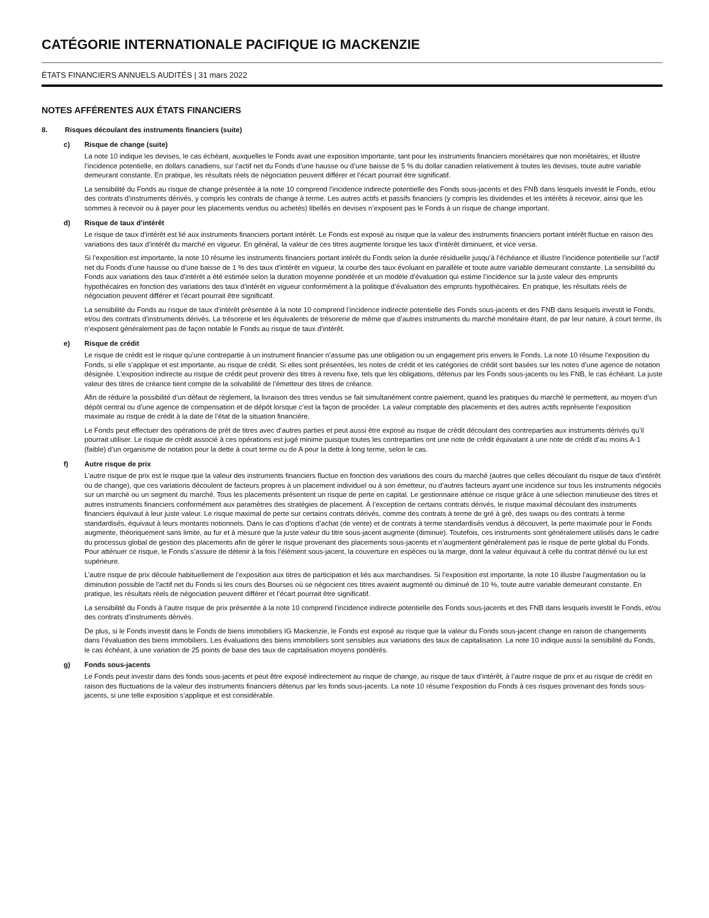CATÉGORIE INTERNATIONALE PACIFIQUE IG MACKENZIE
ÉTATS FINANCIERS ANNUELS AUDITÉS | 31 mars 2022
NOTES AFFÉRENTES AUX ÉTATS FINANCIERS
8. Risques découlant des instruments financiers (suite)
c) Risque de change (suite)
La note 10 indique les devises, le cas échéant, auxquelles le Fonds avait une exposition importante, tant pour les instruments financiers monétaires que non monétaires, et illustre l’incidence potentielle, en dollars canadiens, sur l’actif net du Fonds d’une hausse ou d’une baisse de 5 % du dollar canadien relativement à toutes les devises, toute autre variable demeurant constante. En pratique, les résultats réels de négociation peuvent différer et l’écart pourrait être significatif.
La sensibilité du Fonds au risque de change présentée à la note 10 comprend l’incidence indirecte potentielle des Fonds sous-jacents et des FNB dans lesquels investit le Fonds, et/ou des contrats d’instruments dérivés, y compris les contrats de change à terme. Les autres actifs et passifs financiers (y compris les dividendes et les intérêts à recevoir, ainsi que les sommes à recevoir ou à payer pour les placements vendus ou achetés) libellés en devises n’exposent pas le Fonds à un risque de change important.
d) Risque de taux d’intérêt
Le risque de taux d’intérêt est lié aux instruments financiers portant intérêt. Le Fonds est exposé au risque que la valeur des instruments financiers portant intérêt fluctue en raison des variations des taux d’intérêt du marché en vigueur. En général, la valeur de ces titres augmente lorsque les taux d’intérêt diminuent, et vice versa.
Si l’exposition est importante, la note 10 résume les instruments financiers portant intérêt du Fonds selon la durée résiduelle jusqu’à l’échéance et illustre l’incidence potentielle sur l’actif net du Fonds d’une hausse ou d’une baisse de 1 % des taux d’intérêt en vigueur, la courbe des taux évoluant en parallèle et toute autre variable demeurant constante. La sensibilité du Fonds aux variations des taux d’intérêt a été estimée selon la duration moyenne pondérée et un modèle d’évaluation qui estime l’incidence sur la juste valeur des emprunts hypothécaires en fonction des variations des taux d’intérêt en vigueur conformément à la politique d’évaluation des emprunts hypothécaires. En pratique, les résultats réels de négociation peuvent différer et l’écart pourrait être significatif.
La sensibilité du Fonds au risque de taux d’intérêt présentée à la note 10 comprend l’incidence indirecte potentielle des Fonds sous-jacents et des FNB dans lesquels investit le Fonds, et/ou des contrats d’instruments dérivés. La trésorerie et les équivalents de trésorerie de même que d’autres instruments du marché monétaire étant, de par leur nature, à court terme, ils n’exposent généralement pas de façon notable le Fonds au risque de taux d’intérêt.
e) Risque de crédit
Le risque de crédit est le risque qu’une contrepartie à un instrument financier n’assume pas une obligation ou un engagement pris envers le Fonds. La note 10 résume l’exposition du Fonds, si elle s’applique et est importante, au risque de crédit. Si elles sont présentées, les notes de crédit et les catégories de crédit sont basées sur les notes d’une agence de notation désignée. L’exposition indirecte au risque de crédit peut provenir des titres à revenu fixe, tels que les obligations, détenus par les Fonds sous-jacents ou les FNB, le cas échéant. La juste valeur des titres de créance tient compte de la solvabilité de l’émetteur des titres de créance.
Afin de réduire la possibilité d’un défaut de règlement, la livraison des titres vendus se fait simultanément contre paiement, quand les pratiques du marché le permettent, au moyen d’un dépôt central ou d’une agence de compensation et de dépôt lorsque c’est la façon de procéder. La valeur comptable des placements et des autres actifs représente l’exposition maximale au risque de crédit à la date de l’état de la situation financière.
Le Fonds peut effectuer des opérations de prêt de titres avec d’autres parties et peut aussi être exposé au risque de crédit découlant des contreparties aux instruments dérivés qu’il pourrait utiliser. Le risque de crédit associé à ces opérations est jugé minime puisque toutes les contreparties ont une note de crédit équivalant à une note de crédit d’au moins A-1 (faible) d’un organisme de notation pour la dette à court terme ou de A pour la dette à long terme, selon le cas.
f) Autre risque de prix
L’autre risque de prix est le risque que la valeur des instruments financiers fluctue en fonction des variations des cours du marché (autres que celles découlant du risque de taux d’intérêt ou de change), que ces variations découlent de facteurs propres à un placement individuel ou à son émetteur, ou d’autres facteurs ayant une incidence sur tous les instruments négociés sur un marché ou un segment du marché. Tous les placements présentent un risque de perte en capital. Le gestionnaire atténue ce risque grâce à une sélection minutieuse des titres et autres instruments financiers conformément aux paramètres des stratégies de placement. À l’exception de certains contrats dérivés, le risque maximal découlant des instruments financiers équivaut à leur juste valeur. Le risque maximal de perte sur certains contrats dérivés, comme des contrats à terme de gré à gré, des swaps ou des contrats à terme standardisés, équivaut à leurs montants notionnels. Dans le cas d’options d’achat (de vente) et de contrats à terme standardisés vendus à découvert, la perte maximale pour le Fonds augmente, théoriquement sans limite, au fur et à mesure que la juste valeur du titre sous-jacent augmente (diminue). Toutefois, ces instruments sont généralement utilisés dans le cadre du processus global de gestion des placements afin de gérer le risque provenant des placements sous-jacents et n’augmentent généralement pas le risque de perte global du Fonds. Pour atténuer ce risque, le Fonds s’assure de détenir à la fois l’élément sous-jacent, la couverture en espèces ou la marge, dont la valeur équivaut à celle du contrat dérivé ou lui est supérieure.
L’autre risque de prix découle habituellement de l’exposition aux titres de participation et liés aux marchandises. Si l’exposition est importante, la note 10 illustre l’augmentation ou la diminution possible de l’actif net du Fonds si les cours des Bourses où se négocient ces titres avaient augmenté ou diminué de 10 %, toute autre variable demeurant constante. En pratique, les résultats réels de négociation peuvent différer et l’écart pourrait être significatif.
La sensibilité du Fonds à l’autre risque de prix présentée à la note 10 comprend l’incidence indirecte potentielle des Fonds sous-jacents et des FNB dans lesquels investit le Fonds, et/ou des contrats d’instruments dérivés.
De plus, si le Fonds investit dans le Fonds de biens immobiliers IG Mackenzie, le Fonds est exposé au risque que la valeur du Fonds sous-jacent change en raison de changements dans l’évaluation des biens immobiliers. Les évaluations des biens immobiliers sont sensibles aux variations des taux de capitalisation. La note 10 indique aussi la sensibilité du Fonds, le cas échéant, à une variation de 25 points de base des taux de capitalisation moyens pondérés.
g) Fonds sous-jacents
Le Fonds peut investir dans des fonds sous-jacents et peut être exposé indirectement au risque de change, au risque de taux d’intérêt, à l’autre risque de prix et au risque de crédit en raison des fluctuations de la valeur des instruments financiers détenus par les fonds sous-jacents. La note 10 résume l’exposition du Fonds à ces risques provenant des fonds sous-jacents, si une telle exposition s’applique et est considérable.